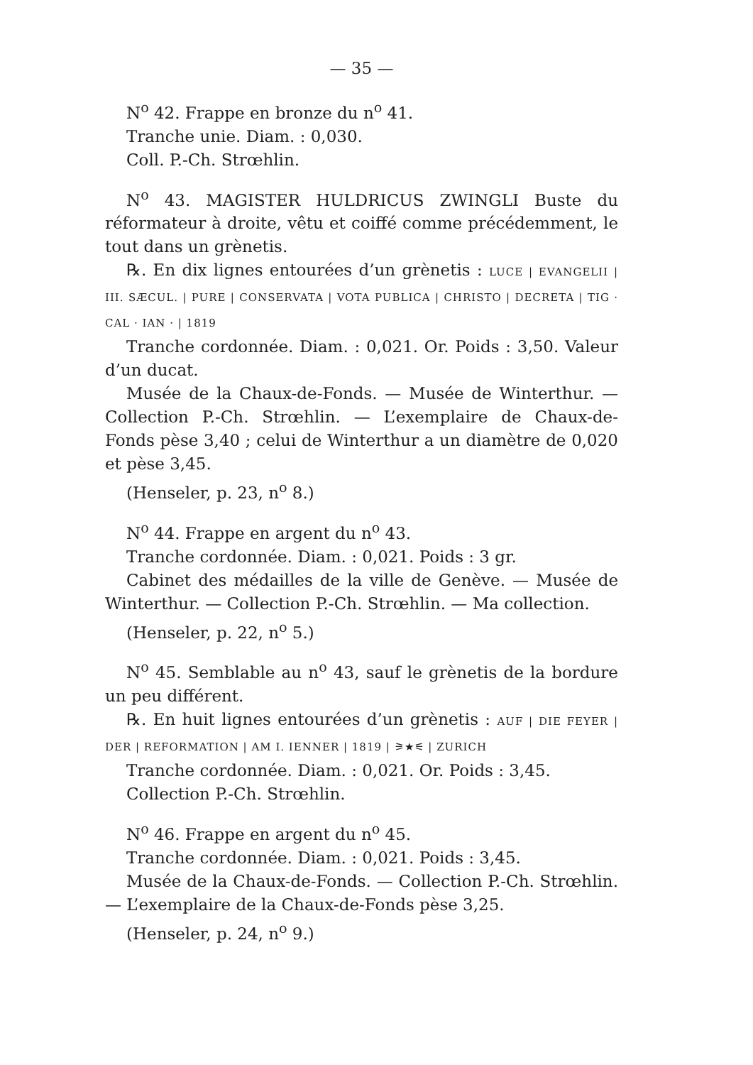— 35 —
N<sup>o</sup> 42. Frappe en bronze du n<sup>o</sup> 41.
Tranche unie. Diam. : 0,030.
Coll. P.-Ch. Strœhlin.
N<sup>o</sup> 43. MAGISTER HULDRICUS ZWINGLI Buste du réformateur à droite, vêtu et coiffé comme précédemment, le tout dans un grènetis.
℞. En dix lignes entourées d’un grènetis : LUCE | EVANGELII | III. SÆCUL. | PURE | CONSERVATA | VOTA PUBLICA | CHRISTO | DECRETA | TIG · CAL · IAN · | 1819
Tranche cordonnée. Diam. : 0,021. Or. Poids : 3,50. Valeur d’un ducat.
Musée de la Chaux-de-Fonds. — Musée de Winterthur. — Collection P.-Ch. Strœhlin. — L’exemplaire de Chaux-de-Fonds pèse 3,40 ; celui de Winterthur a un diamètre de 0,020 et pèse 3,45.
(Henseler, p. 23, n<sup>o</sup> 8.)
N<sup>o</sup> 44. Frappe en argent du n<sup>o</sup> 43.
Tranche cordonnée. Diam. : 0,021. Poids : 3 gr.
Cabinet des médailles de la ville de Genève. — Musée de Winterthur. — Collection P.-Ch. Strœhlin. — Ma collection.
(Henseler, p. 22, n<sup>o</sup> 5.)
N<sup>o</sup> 45. Semblable au n<sup>o</sup> 43, sauf le grènetis de la bordure un peu différent.
℞. En huit lignes entourées d’un grènetis : AUF | DIE FEYER | DER | REFORMATION | AM I. IENNER | 1819 | ⚞★⚟ | ZURICH
Tranche cordonnée. Diam. : 0,021. Or. Poids : 3,45.
Collection P.-Ch. Strœhlin.
N<sup>o</sup> 46. Frappe en argent du n<sup>o</sup> 45.
Tranche cordonnée. Diam. : 0,021. Poids : 3,45.
Musée de la Chaux-de-Fonds. — Collection P.-Ch. Strœhlin. — L’exemplaire de la Chaux-de-Fonds pèse 3,25.
(Henseler, p. 24, n<sup>o</sup> 9.)